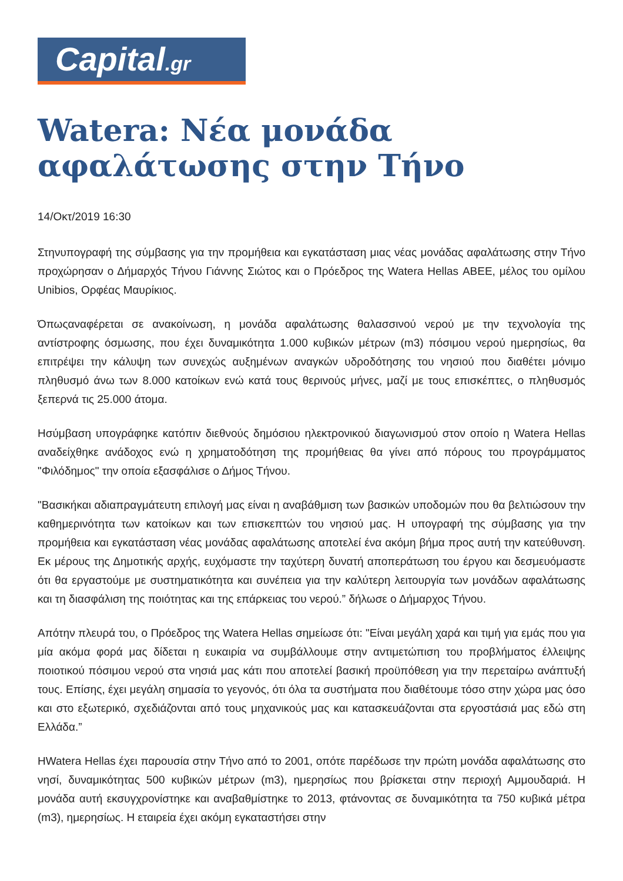Capital.gr
Watera: Νέα μονάδα αφαλάτωσης στην Τήνο
14/Οκτ/2019 16:30
Στηνυπογραφή της σύμβασης για την προμήθεια και εγκατάσταση μιας νέας μονάδας αφαλάτωσης στην Τήνο προχώρησαν ο Δήμαρχός Τήνου Γιάννης Σιώτος και ο Πρόεδρος της Watera Hellas ΑΒΕΕ, μέλος του ομίλου Unibios, Ορφέας Μαυρίκιος.
Όπωςαναφέρεται σε ανακοίνωση, η μονάδα αφαλάτωσης θαλασσινού νερού με την τεχνολογία της αντίστροφης όσμωσης, που έχει δυναμικότητα 1.000 κυβικών μέτρων (m3) πόσιμου νερού ημερησίως, θα επιτρέψει την κάλυψη των συνεχώς αυξημένων αναγκών υδροδότησης του νησιού που διαθέτει μόνιμο πληθυσμό άνω των 8.000 κατοίκων ενώ κατά τους θερινούς μήνες, μαζί με τους επισκέπτες, ο πληθυσμός ξεπερνά τις 25.000 άτομα.
Ησύμβαση υπογράφηκε κατόπιν διεθνούς δημόσιου ηλεκτρονικού διαγωνισμού στον οποίο η Watera Hellas αναδείχθηκε ανάδοχος ενώ η χρηματοδότηση της προμήθειας θα γίνει από πόρους του προγράμματος "Φιλόδημος" την οποία εξασφάλισε ο Δήμος Τήνου.
"Βασικήκαι αδιαπραγμάτευτη επιλογή μας είναι η αναβάθμιση των βασικών υποδομών που θα βελτιώσουν την καθημερινότητα των κατοίκων και των επισκεπτών του νησιού μας. Η υπογραφή της σύμβασης για την προμήθεια και εγκατάσταση νέας μονάδας αφαλάτωσης αποτελεί ένα ακόμη βήμα προς αυτή την κατεύθυνση. Εκ μέρους της Δημοτικής αρχής, ευχόμαστε την ταχύτερη δυνατή αποπεράτωση του έργου και δεσμευόμαστε ότι θα εργαστούμε με συστηματικότητα και συνέπεια για την καλύτερη λειτουργία των μονάδων αφαλάτωσης και τη διασφάλιση της ποιότητας και της επάρκειας του νερού.” δήλωσε ο Δήμαρχος Τήνου.
Απότην πλευρά του, ο Πρόεδρος της Watera Hellas σημείωσε ότι: "Είναι μεγάλη χαρά και τιμή για εμάς που για μία ακόμα φορά μας δίδεται η ευκαιρία να συμβάλλουμε στην αντιμετώπιση του προβλήματος έλλειψης ποιοτικού πόσιμου νερού στα νησιά μας κάτι που αποτελεί βασική προϋπόθεση για την περεταίρω ανάπτυξή τους. Επίσης, έχει μεγάλη σημασία το γεγονός, ότι όλα τα συστήματα που διαθέτουμε τόσο στην χώρα μας όσο και στο εξωτερικό, σχεδιάζονται από τους μηχανικούς μας και κατασκευάζονται στα εργοστάσιά μας εδώ στη Ελλάδα.”
ΗWatera Hellas έχει παρουσία στην Τήνο από το 2001, οπότε παρέδωσε την πρώτη μονάδα αφαλάτωσης στο νησί, δυναμικότητας 500 κυβικών μέτρων (m3), ημερησίως που βρίσκεται στην περιοχή Αμμουδαριά. Η μονάδα αυτή εκσυγχρονίστηκε και αναβαθμίστηκε το 2013, φτάνοντας σε δυναμικότητα τα 750 κυβικά μέτρα (m3), ημερησίως. Η εταιρεία έχει ακόμη εγκαταστήσει στην